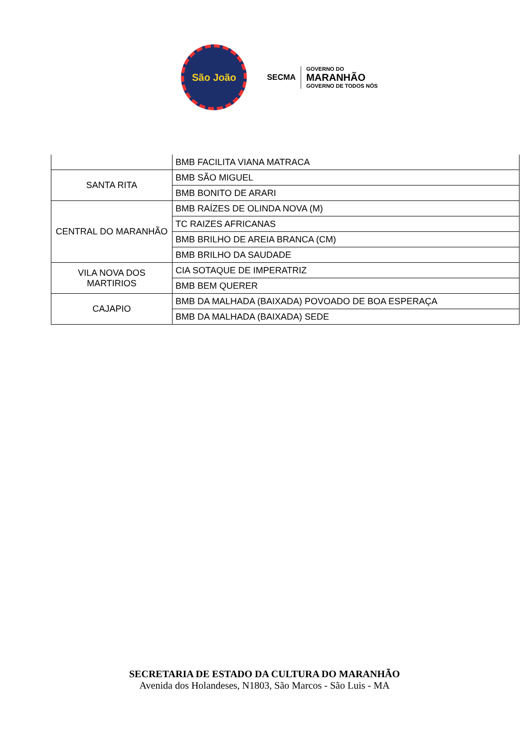São João
SECMA GOVERNO DO
MARANHÃO
GOVERNO DE TODOS NÓS
| | BMB FACILITA VIANA MATRACA |
| SANTA RITA | BMB SÃO MIGUEL |
| | BMB BONITO DE ARARI |
| CENTRAL DO MARANHÃO | BMB RAÍZES DE OLINDA NOVA (M) |
| | TC RAIZES AFRICANAS |
| | BMB BRILHO DE AREIA BRANCA (CM) |
| | BMB BRILHO DA SAUDADE |
| VILA NOVA DOS MARTIRIOS | CIA SOTAQUE DE IMPERATRIZ |
| | BMB BEM QUERER |
| CAJAPIO | BMB DA MALHADA (BAIXADA) POVOADO DE BOA ESPERAÇA |
| | BMB DA MALHADA (BAIXADA) SEDE |
SECRETARIA DE ESTADO DA CULTURA DO MARANHÃO
Avenida dos Holandeses, N1803, São Marcos - São Luis - MA